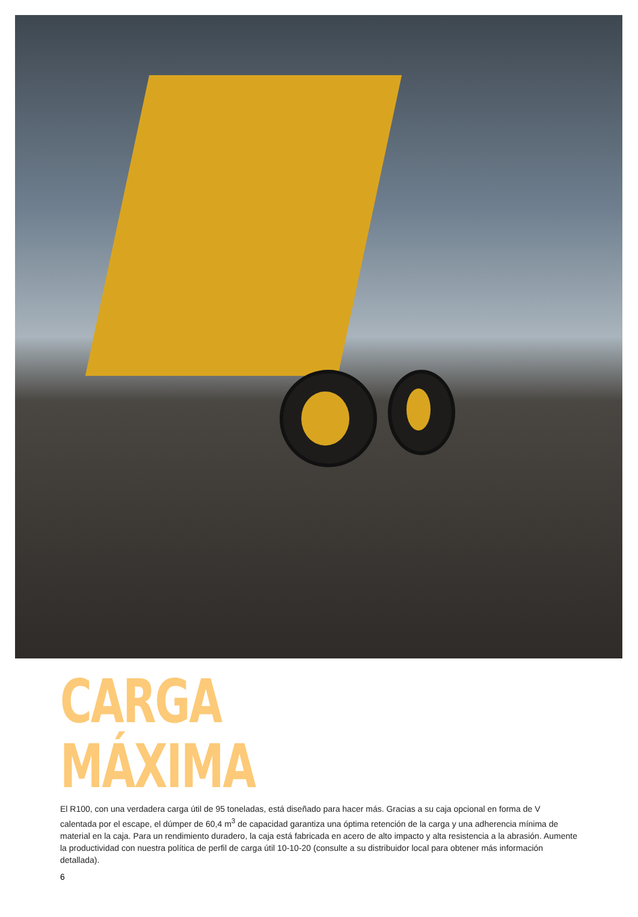CARGA
MÁXIMA
El R100, con una verdadera carga útil de 95 toneladas, está diseñado para hacer más. Gracias a su caja opcional en forma de V calentada por el escape, el dúmper de 60,4 m<sup>3</sup> de capacidad garantiza una óptima retención de la carga y una adherencia mínima de material en la caja. Para un rendimiento duradero, la caja está fabricada en acero de alto impacto y alta resistencia a la abrasión. Aumente la productividad con nuestra política de perfil de carga útil 10-10-20 (consulte a su distribuidor local para obtener más información detallada).
6